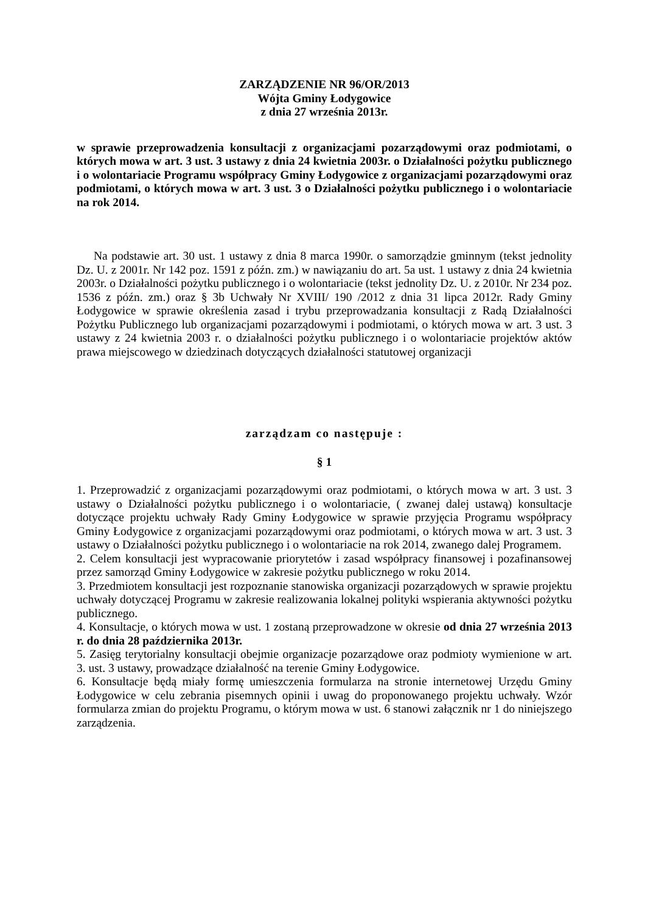ZARZĄDZENIE NR 96/OR/2013
Wójta Gminy Łodygowice
z dnia 27 września 2013r.
w sprawie przeprowadzenia konsultacji z organizacjami pozarządowymi oraz podmiotami, o których mowa w art. 3 ust. 3 ustawy z dnia 24 kwietnia 2003r. o Działalności pożytku publicznego i o wolontariacie Programu współpracy Gminy Łodygowice z organizacjami pozarządowymi oraz podmiotami, o których mowa w art. 3 ust. 3 o Działalności pożytku publicznego i o wolontariacie na rok 2014.
Na podstawie art. 30 ust. 1 ustawy z dnia 8 marca 1990r. o samorządzie gminnym (tekst jednolity Dz. U. z 2001r. Nr 142 poz. 1591 z późn. zm.) w nawiązaniu do art. 5a ust. 1 ustawy z dnia 24 kwietnia 2003r. o Działalności pożytku publicznego i o wolontariacie (tekst jednolity Dz. U. z 2010r. Nr 234 poz. 1536 z późn. zm.) oraz § 3b Uchwały Nr XVIII/ 190 /2012 z dnia 31 lipca 2012r. Rady Gminy Łodygowice w sprawie określenia zasad i trybu przeprowadzania konsultacji z Radą Działalności Pożytku Publicznego lub organizacjami pozarządowymi i podmiotami, o których mowa w art. 3 ust. 3 ustawy z 24 kwietnia 2003 r. o działalności pożytku publicznego i o wolontariacie projektów aktów prawa miejscowego w dziedzinach dotyczących działalności statutowej organizacji
zarządzam co następuje :
§ 1
1. Przeprowadzić z organizacjami pozarządowymi oraz podmiotami, o których mowa w art. 3 ust. 3 ustawy o Działalności pożytku publicznego i o wolontariacie, ( zwanej dalej ustawą) konsultacje dotyczące projektu uchwały Rady Gminy Łodygowice w sprawie przyjęcia Programu współpracy Gminy Łodygowice z organizacjami pozarządowymi oraz podmiotami, o których mowa w art. 3 ust. 3 ustawy o Działalności pożytku publicznego i o wolontariacie na rok 2014, zwanego dalej Programem.
2. Celem konsultacji jest wypracowanie priorytetów i zasad współpracy finansowej i pozafinansowej przez samorząd Gminy Łodygowice w zakresie pożytku publicznego w roku 2014.
3. Przedmiotem konsultacji jest rozpoznanie stanowiska organizacji pozarządowych w sprawie projektu uchwały dotyczącej Programu w zakresie realizowania lokalnej polityki wspierania aktywności pożytku publicznego.
4. Konsultacje, o których mowa w ust. 1 zostaną przeprowadzone w okresie od dnia 27 września 2013 r. do dnia 28 października 2013r.
5. Zasięg terytorialny konsultacji obejmie organizacje pozarządowe oraz podmioty wymienione w art. 3. ust. 3 ustawy, prowadzące działalność na terenie Gminy Łodygowice.
6. Konsultacje będą miały formę umieszczenia formularza na stronie internetowej Urzędu Gminy Łodygowice w celu zebrania pisemnych opinii i uwag do proponowanego projektu uchwały. Wzór formularza zmian do projektu Programu, o którym mowa w ust. 6 stanowi załącznik nr 1 do niniejszego zarządzenia.